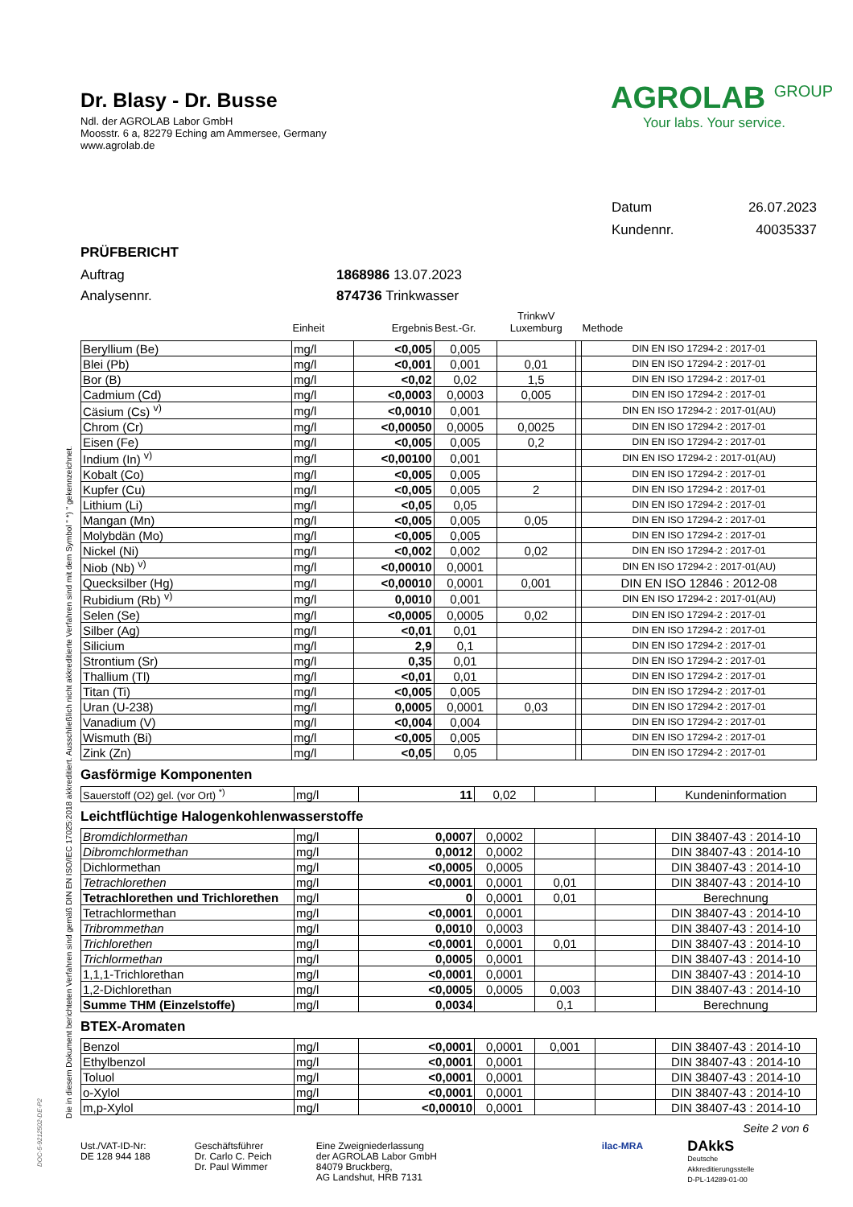Die in diesem Dokument berichteten Verfahren sind gemäß DIN EN ISO/IEC 17025:2018 akkreditiert. Ausschließlich nicht akkreditierte Verfahren sind mit dem Symbol " *) " gekennzeichnet.
Dr. Blasy - Dr. Busse
Ndl. der AGROLAB Labor GmbH
Moosstr. 6 a, 82279 Eching am Ammersee, Germany
www.agrolab.de
AGROLAB <sup>GROUP</sup>
Your labs. Your service.
Datum 26.07.2023
Kundennr. 40035337
PRÜFBERICHT
Auftrag 1868986 13.07.2023
Analysennr. 874736 Trinkwasser
| | Einheit | Ergebnis | Best.-Gr. | TrinkwV Luxemburg | | Methode |
| --- | --- | --- | --- | --- | --- | --- |
| Beryllium (Be) | mg/l | <0,005 | 0,005 | | | DIN EN ISO 17294-2 : 2017-01 |
| Blei (Pb) | mg/l | <0,001 | 0,001 | 0,01 | | DIN EN ISO 17294-2 : 2017-01 |
| Bor (B) | mg/l | <0,02 | 0,02 | 1,5 | | DIN EN ISO 17294-2 : 2017-01 |
| Cadmium (Cd) | mg/l | <0,0003 | 0,0003 | 0,005 | | DIN EN ISO 17294-2 : 2017-01 |
| Cäsium (Cs) <sup>v)</sup> | mg/l | <0,0010 | 0,001 | | | DIN EN ISO 17294-2 : 2017-01(AU) |
| Chrom (Cr) | mg/l | <0,00050 | 0,0005 | 0,0025 | | DIN EN ISO 17294-2 : 2017-01 |
| Eisen (Fe) | mg/l | <0,005 | 0,005 | 0,2 | | DIN EN ISO 17294-2 : 2017-01 |
| Indium (In) <sup>v)</sup> | mg/l | <0,00100 | 0,001 | | | DIN EN ISO 17294-2 : 2017-01(AU) |
| Kobalt (Co) | mg/l | <0,005 | 0,005 | | | DIN EN ISO 17294-2 : 2017-01 |
| Kupfer (Cu) | mg/l | <0,005 | 0,005 | 2 | | DIN EN ISO 17294-2 : 2017-01 |
| Lithium (Li) | mg/l | <0,05 | 0,05 | | | DIN EN ISO 17294-2 : 2017-01 |
| Mangan (Mn) | mg/l | <0,005 | 0,005 | 0,05 | | DIN EN ISO 17294-2 : 2017-01 |
| Molybdän (Mo) | mg/l | <0,005 | 0,005 | | | DIN EN ISO 17294-2 : 2017-01 |
| Nickel (Ni) | mg/l | <0,002 | 0,002 | 0,02 | | DIN EN ISO 17294-2 : 2017-01 |
| Niob (Nb) <sup>v)</sup> | mg/l | <0,00010 | 0,0001 | | | DIN EN ISO 17294-2 : 2017-01(AU) |
| Quecksilber (Hg) | mg/l | <0,00010 | 0,0001 | 0,001 | | DIN EN ISO 12846 : 2012-08 |
| Rubidium (Rb) <sup>v)</sup> | mg/l | 0,0010 | 0,001 | | | DIN EN ISO 17294-2 : 2017-01(AU) |
| Selen (Se) | mg/l | <0,0005 | 0,0005 | 0,02 | | DIN EN ISO 17294-2 : 2017-01 |
| Silber (Ag) | mg/l | <0,01 | 0,01 | | | DIN EN ISO 17294-2 : 2017-01 |
| Silicium | mg/l | 2,9 | 0,1 | | | DIN EN ISO 17294-2 : 2017-01 |
| Strontium (Sr) | mg/l | 0,35 | 0,01 | | | DIN EN ISO 17294-2 : 2017-01 |
| Thallium (Tl) | mg/l | <0,01 | 0,01 | | | DIN EN ISO 17294-2 : 2017-01 |
| Titan (Ti) | mg/l | <0,005 | 0,005 | | | DIN EN ISO 17294-2 : 2017-01 |
| Uran (U-238) | mg/l | 0,0005 | 0,0001 | 0,03 | | DIN EN ISO 17294-2 : 2017-01 |
| Vanadium (V) | mg/l | <0,004 | 0,004 | | | DIN EN ISO 17294-2 : 2017-01 |
| Wismuth (Bi) | mg/l | <0,005 | 0,005 | | | DIN EN ISO 17294-2 : 2017-01 |
| Zink (Zn) | mg/l | <0,05 | 0,05 | | | DIN EN ISO 17294-2 : 2017-01 |
Gasförmige Komponenten
| Sauerstoff (O2) gel. (vor Ort) <sup>*)</sup> | mg/l | 11 | 0,02 | | | Kundeninformation |
Leichtflüchtige Halogenkohlenwasserstoffe
| Bromdichlormethan | mg/l | 0,0007 | 0,0002 | | | DIN 38407-43 : 2014-10 |
| Dibromchlormethan | mg/l | 0,0012 | 0,0002 | | | DIN 38407-43 : 2014-10 |
| Dichlormethan | mg/l | <0,0005 | 0,0005 | | | DIN 38407-43 : 2014-10 |
| Tetrachlorethen | mg/l | <0,0001 | 0,0001 | 0,01 | | DIN 38407-43 : 2014-10 |
| Tetrachlorethen und Trichlorethen | mg/l | 0 | 0,0001 | 0,01 | | Berechnung |
| Tetrachlormethan | mg/l | <0,0001 | 0,0001 | | | DIN 38407-43 : 2014-10 |
| Tribrommethan | mg/l | 0,0010 | 0,0003 | | | DIN 38407-43 : 2014-10 |
| Trichlorethen | mg/l | <0,0001 | 0,0001 | 0,01 | | DIN 38407-43 : 2014-10 |
| Trichlormethan | mg/l | 0,0005 | 0,0001 | | | DIN 38407-43 : 2014-10 |
| 1,1,1-Trichlorethan | mg/l | <0,0001 | 0,0001 | | | DIN 38407-43 : 2014-10 |
| 1,2-Dichlorethan | mg/l | <0,0005 | 0,0005 | 0,003 | | DIN 38407-43 : 2014-10 |
| Summe THM (Einzelstoffe) | mg/l | 0,0034 | | 0,1 | | Berechnung |
BTEX-Aromaten
| Benzol | mg/l | <0,0001 | 0,0001 | 0,001 | | DIN 38407-43 : 2014-10 |
| Ethylbenzol | mg/l | <0,0001 | 0,0001 | | | DIN 38407-43 : 2014-10 |
| Toluol | mg/l | <0,0001 | 0,0001 | | | DIN 38407-43 : 2014-10 |
| o-Xylol | mg/l | <0,0001 | 0,0001 | | | DIN 38407-43 : 2014-10 |
| m,p-Xylol | mg/l | <0,00010 | 0,0001 | | | DIN 38407-43 : 2014-10 |
Seite 2 von 6
Ust./VAT-ID-Nr:
DE 128 944 188
Geschäftsführer
Dr. Carlo C. Peich
Dr. Paul Wimmer
Eine Zweigniederlassung
der AGROLAB Labor GmbH
84079 Bruckberg,
AG Landshut, HRB 7131
ilac-MRA
DAkkS
Deutsche
Akkreditierungsstelle
D-PL-14289-01-00
DOC-5-9212502-DE-P2